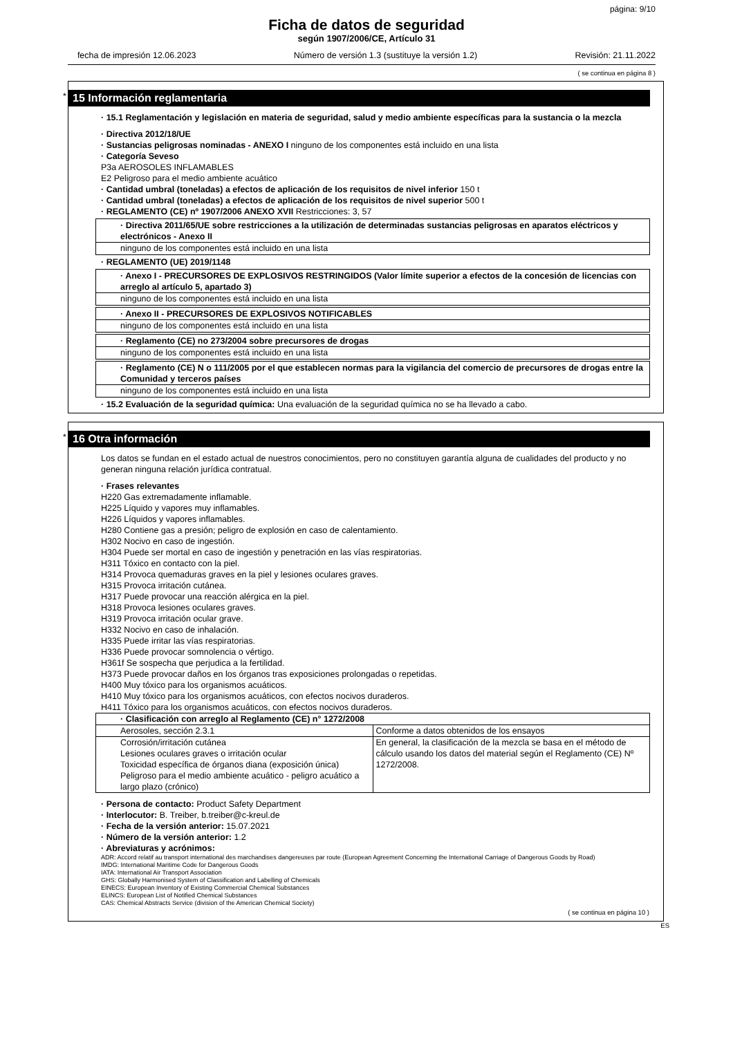página: 9/10
Ficha de datos de seguridad
según 1907/2006/CE, Artículo 31
fecha de impresión 12.06.2023 Número de versión 1.3 (sustituye la versión 1.2) Revisión: 21.11.2022
( se continua en página 8 )
*
15 Información reglamentaria
· 15.1 Reglamentación y legislación en materia de seguridad, salud y medio ambiente específicas para la sustancia o la mezcla
· Directiva 2012/18/UE
· Sustancias peligrosas nominadas - ANEXO I ninguno de los componentes está incluido en una lista
· Categoría Seveso
P3a AEROSOLES INFLAMABLES
E2 Peligroso para el medio ambiente acuático
· Cantidad umbral (toneladas) a efectos de aplicación de los requisitos de nivel inferior 150 t
· Cantidad umbral (toneladas) a efectos de aplicación de los requisitos de nivel superior 500 t
· REGLAMENTO (CE) nº 1907/2006 ANEXO XVII Restricciones: 3, 57
· Directiva 2011/65/UE sobre restricciones a la utilización de determinadas sustancias peligrosas en aparatos eléctricos y electrónicos - Anexo II
ninguno de los componentes está incluido en una lista
· REGLAMENTO (UE) 2019/1148
· Anexo I - PRECURSORES DE EXPLOSIVOS RESTRINGIDOS (Valor límite superior a efectos de la concesión de licencias con arreglo al artículo 5, apartado 3)
ninguno de los componentes está incluido en una lista
· Anexo II - PRECURSORES DE EXPLOSIVOS NOTIFICABLES
ninguno de los componentes está incluido en una lista
· Reglamento (CE) no 273/2004 sobre precursores de drogas
ninguno de los componentes está incluido en una lista
· Reglamento (CE) N o 111/2005 por el que establecen normas para la vigilancia del comercio de precursores de drogas entre la Comunidad y terceros países
ninguno de los componentes está incluido en una lista
· 15.2 Evaluación de la seguridad química: Una evaluación de la seguridad química no se ha llevado a cabo.
*
16 Otra información
Los datos se fundan en el estado actual de nuestros conocimientos, pero no constituyen garantía alguna de cualidades del producto y no generan ninguna relación jurídica contratual.
· Frases relevantes
H220 Gas extremadamente inflamable.
H225 Líquido y vapores muy inflamables.
H226 Líquidos y vapores inflamables.
H280 Contiene gas a presión; peligro de explosión en caso de calentamiento.
H302 Nocivo en caso de ingestión.
H304 Puede ser mortal en caso de ingestión y penetración en las vías respiratorias.
H311 Tóxico en contacto con la piel.
H314 Provoca quemaduras graves en la piel y lesiones oculares graves.
H315 Provoca irritación cutánea.
H317 Puede provocar una reacción alérgica en la piel.
H318 Provoca lesiones oculares graves.
H319 Provoca irritación ocular grave.
H332 Nocivo en caso de inhalación.
H335 Puede irritar las vías respiratorias.
H336 Puede provocar somnolencia o vértigo.
H361f Se sospecha que perjudica a la fertilidad.
H373 Puede provocar daños en los órganos tras exposiciones prolongadas o repetidas.
H400 Muy tóxico para los organismos acuáticos.
H410 Muy tóxico para los organismos acuáticos, con efectos nocivos duraderos.
H411 Tóxico para los organismos acuáticos, con efectos nocivos duraderos.
| · Clasificación con arreglo al Reglamento (CE) n° 1272/2008 | |
| --- | --- |
| Aerosoles, sección 2.3.1 | Conforme a datos obtenidos de los ensayos |
| Corrosión/irritación cutánea Lesiones oculares graves o irritación ocular Toxicidad específica de órganos diana (exposición única) Peligroso para el medio ambiente acuático - peligro acuático a largo plazo (crónico) | En general, la clasificación de la mezcla se basa en el método de cálculo usando los datos del material según el Reglamento (CE) Nº 1272/2008. |
· Persona de contacto: Product Safety Department
· Interlocutor: B. Treiber, b.treiber@c-kreul.de
· Fecha de la versión anterior: 15.07.2021
· Número de la versión anterior: 1.2
· Abreviaturas y acrónimos:
ADR: Accord relatif au transport international des marchandises dangereuses par route (European Agreement Concerning the International Carriage of Dangerous Goods by Road)
IMDG: International Maritime Code for Dangerous Goods
IATA: International Air Transport Association
GHS: Globally Harmonised System of Classification and Labelling of Chemicals
EINECS: European Inventory of Existing Commercial Chemical Substances
ELINCS: European List of Notified Chemical Substances
CAS: Chemical Abstracts Service (division of the American Chemical Society)
( se continua en página 10 )
ES